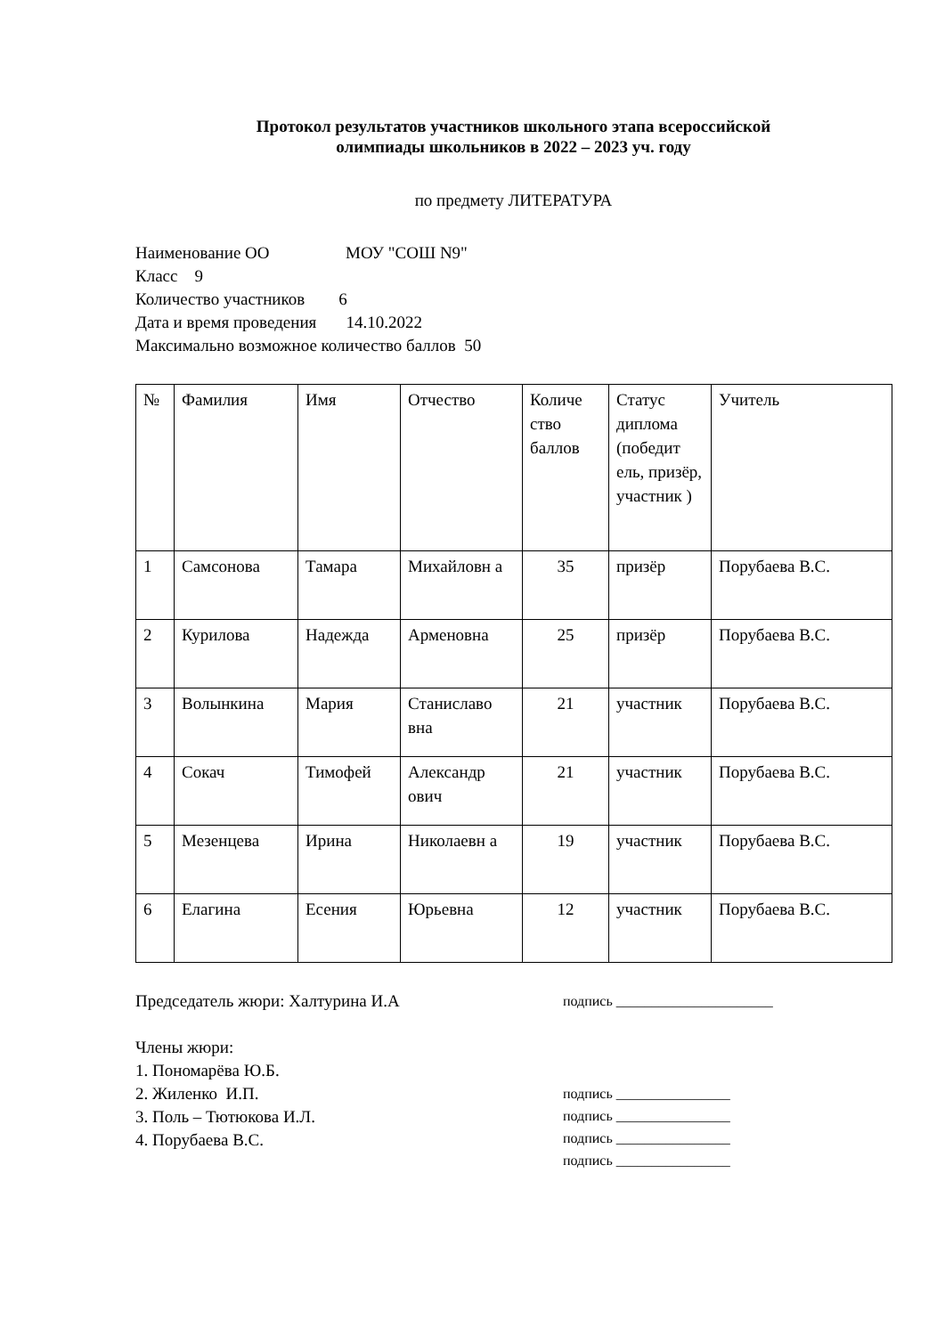Протокол результатов участников школьного этапа всероссийской
олимпиады школьников в 2022 – 2023 уч. году
по предмету ЛИТЕРАТУРА
Наименование ОО МОУ "СОШ N9"
Класс 9
Количество участников 6
Дата и время проведения 14.10.2022
Максимально возможное количество баллов 50
| № | Фамилия | Имя | Отчество | Количе ство баллов | Статус диплома (победит ель, призёр, участник ) | Учитель |
| --- | --- | --- | --- | --- | --- | --- |
| 1 | Самсонова | Тамара | Михайловн а | 35 | призёр | Порубаева В.С. |
| 2 | Курилова | Надежда | Арменовна | 25 | призёр | Порубаева В.С. |
| 3 | Волынкина | Мария | Станиславо вна | 21 | участник | Порубаева В.С. |
| 4 | Сокач | Тимофей | Александр ович | 21 | участник | Порубаева В.С. |
| 5 | Мезенцева | Ирина | Николаевн а | 19 | участник | Порубаева В.С. |
| 6 | Елагина | Есения | Юрьевна | 12 | участник | Порубаева В.С. |
Председатель жюри: Халтурина И.А
подпись ______________________
Члены жюри:
1. Пономарёва Ю.Б.
2. Жиленко И.П.
3. Поль – Тютюкова И.Л.
4. Порубаева В.С.
подпись ________________
подпись ________________
подпись ________________
подпись ________________